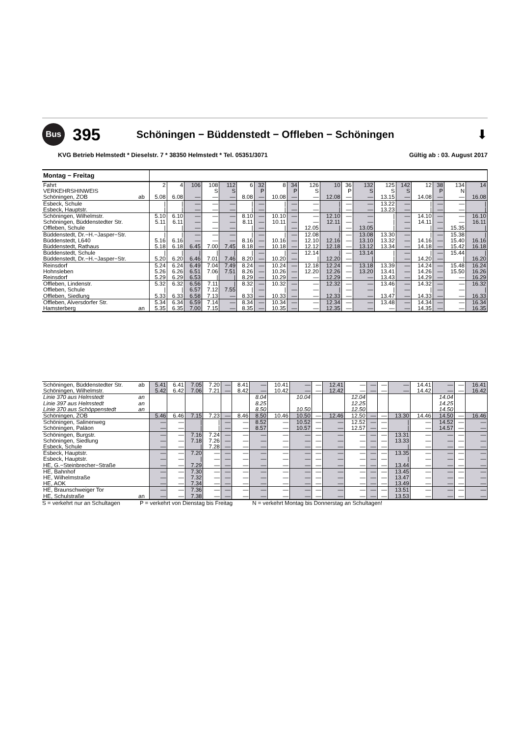Bus
395
Schöningen − Büddenstedt − Offleben − Schöningen
⬇
KVG Betrieb Helmstedt * Dieselstr. 7 * 38350 Helmstedt * Tel. 05351/3071 Gültig ab : 03. August 2017
| Montag − Freitag | | | | | | | | | | | | | | | | | | | | |
| Fahrt | | 2 | 4 | 106 | 108 | 112 | 6 | 32 | 8 | 34 | 126 | 10 | 36 | 132 | 125 | 142 | 12 | 38 | 134 | 14 |
| VERKEHRSHINWEIS | | | | | S | S | | P | | P | S | | P | S | S | S | | P | N | |
| Schöningen, ZOB | ab | 5.08 | 6.08 | — | — | — | 8.08 | — | 10.08 | — | — | 12.08 | — | — | 13.15 | — | 14.08 | — | — | 16.08 |
| Esbeck, Schule | | / | / | — | — | — | / | — | / | — | — | / | — | — | 13.22 | — | / | — | — | / |
| Esbeck, Hauptstr. | | / | / | — | — | — | / | — | / | — | — | / | — | — | 13.23 | — | / | — | — | / |
| Schöningen, Wilhelmstr. | | 5.10 | 6.10 | — | — | — | 8.10 | — | 10.10 | — | — | 12.10 | — | — | / | — | 14.10 | — | — | 16.10 |
| Schöningen, Büddenstedter Str. | | 5.11 | 6.11 | — | — | — | 8.11 | — | 10.11 | — | — | 12.11 | — | — | / | — | 14.11 | — | — | 16.11 |
| Offleben, Schule | | / | / | — | — | — | / | — | / | — | 12.05 | / | — | 13.05 | / | — | / | — | 15.35 | / |
| Büddenstedt, Dr.−H.−Jasper−Str. | | / | / | — | — | — | / | — | / | — | 12.08 | / | — | 13.08 | 13.30 | — | / | — | 15.38 | / |
| Büddenstedt, L640 | | 5.16 | 6.16 | — | — | — | 8.16 | — | 10.16 | — | 12.10 | 12.16 | — | 13.10 | 13.32 | — | 14.16 | — | 15.40 | 16.16 |
| Büddenstedt, Rathaus | | 5.18 | 6.18 | 6.45 | 7.00 | 7.45 | 8.18 | — | 10.18 | — | 12.12 | 12.18 | — | 13.12 | 13.34 | — | 14.18 | — | 15.42 | 16.18 |
| Büddenstedt, Schule | | / | / | / | / | / | / | — | / | — | 12.14 | / | — | 13.14 | / | — | / | — | 15.44 | / |
| Büddenstedt, Dr.−H.−Jasper−Str. | | 5.20 | 6.20 | 6.46 | 7.01 | 7.46 | 8.20 | — | 10.20 | — | / | 12.20 | — | / | / | — | 14.20 | — | / | 16.20 |
| Reinsdorf | | 5.24 | 6.24 | 6.49 | 7.04 | 7.49 | 8.24 | — | 10.24 | — | 12.18 | 12.24 | — | 13.18 | 13.39 | — | 14.24 | — | 15.48 | 16.24 |
| Hohnsleben | | 5.26 | 6.26 | 6.51 | 7.06 | 7.51 | 8.26 | — | 10.26 | — | 12.20 | 12.26 | — | 13.20 | 13.41 | — | 14.26 | — | 15.50 | 16.26 |
| Reinsdorf | | 5.29 | 6.29 | 6.53 | / | / | 8.29 | — | 10.29 | — | — | 12.29 | — | — | 13.43 | — | 14.29 | — | — | 16.29 |
| Offleben, Lindenstr. | | 5.32 | 6.32 | 6.56 | 7.11 | / | 8.32 | — | 10.32 | — | — | 12.32 | — | — | 13.46 | — | 14.32 | — | — | 16.32 |
| Offleben, Schule | | / | / | 6.57 | 7.12 | 7.55 | / | — | / | — | — | / | — | — | / | — | / | — | — | / |
| Offleben, Siedlung | | 5.33 | 6.33 | 6.58 | 7.13 | — | 8.33 | — | 10.33 | — | — | 12.33 | — | — | 13.47 | — | 14.33 | — | — | 16.33 |
| Offleben, Alversdorfer Str. | | 5.34 | 6.34 | 6.59 | 7.14 | — | 8.34 | — | 10.34 | — | — | 12.34 | — | — | 13.48 | — | 14.34 | — | — | 16.34 |
| Hamsterberg | an | 5.35 | 6.35 | 7.00 | 7.15 | — | 8.35 | — | 10.35 | — | — | 12.35 | — | — | — | — | 14.35 | — | — | 16.35 |
| Schöningen, Büddenstedter Str. | ab | 5.41 | 6.41 | 7.05 | 7.20 | — | 8.41 | — | 10.41 | — | — | 12.41 | — | — | — | — | 14.41 | — | — | 16.41 |
| Schöningen, Wilhelmstr. | | 5.42 | 6.42 | 7.06 | 7.21 | — | 8.42 | — | 10.42 | — | — | 12.42 | — | — | — | — | 14.42 | — | — | 16.42 |
| Linie 370 aus Helmstedt | an | | | | | | | 8.04 | | 10.04 | | | 12.04 | | | | | 14.04 | | |
| Linie 397 aus Helmstedt | an | | | | | | | 8.25 | | | | | 12.25 | | | | | 14.25 | | |
| Linie 370 aus Schöppenstedt | an | | | | | | | 8.50 | | 10.50 | | | 12.50 | | | | | 14.50 | | |
| Schöningen, ZOB | | 5.46 | 6.46 | 7.15 | 7.23 | — | 8.46 | 8.50 | 10.46 | 10.50 | — | 12.46 | 12.50 | — | — | 13.30 | 14.46 | 14.50 | — | 16.46 |
| Schöningen, Salinenweg | | — | — | / | / | — | — | 8.52 | — | 10.52 | — | — | 12.52 | — | — | / | — | 14.52 | — | — |
| Schöningen, Paläon | | — | — | / | / | — | — | 8.57 | — | 10.57 | — | — | 12.57 | — | — | / | — | 14.57 | — | — |
| Schöningen, Burgstr. | | — | — | 7.16 | 7.24 | — | — | — | — | — | — | — | — | — | — | 13.31 | — | — | — | — |
| Schöningen, Siedlung | | — | — | 7.18 | 7.26 | — | — | — | — | — | — | — | — | — | — | 13.33 | — | — | — | — |
| Esbeck, Schule | | — | — | / | 7.28 | — | — | — | — | — | — | — | — | — | — | / | — | — | — | — |
| Esbeck, Hauptstr. | | — | — | 7.20 | — | — | — | — | — | — | — | — | — | — | — | 13.35 | — | — | — | — |
| Esbeck, Hauptstr. | | — | — | / | — | — | — | — | — | — | — | — | — | — | — | / | — | — | — | — |
| HE, G.−Steinbrecher−Straße | | — | — | 7.29 | — | — | — | — | — | — | — | — | — | — | — | 13.44 | — | — | — | — |
| HE, Bahnhof | | — | — | 7.30 | — | — | — | — | — | — | — | — | — | — | — | 13.45 | — | — | — | — |
| HE, Wilhelmstraße | | — | — | 7.32 | — | — | — | — | — | — | — | — | — | — | — | 13.47 | — | — | — | — |
| HE, AOK | | — | — | 7.34 | — | — | — | — | — | — | — | — | — | — | — | 13.49 | — | — | — | — |
| HE, Braunschweiger Tor | | — | — | 7.36 | — | — | — | — | — | — | — | — | — | — | — | 13.51 | — | — | — | — |
| HE, Schulstraße | an | — | — | 7.38 | — | — | — | — | — | — | — | — | — | — | — | 13.53 | — | — | — | — |
S = verkehrt nur an Schultagen P = verkehrt von Dienstag bis Freitag N = verkehrt Montag bis Donnerstag an Schultagen!